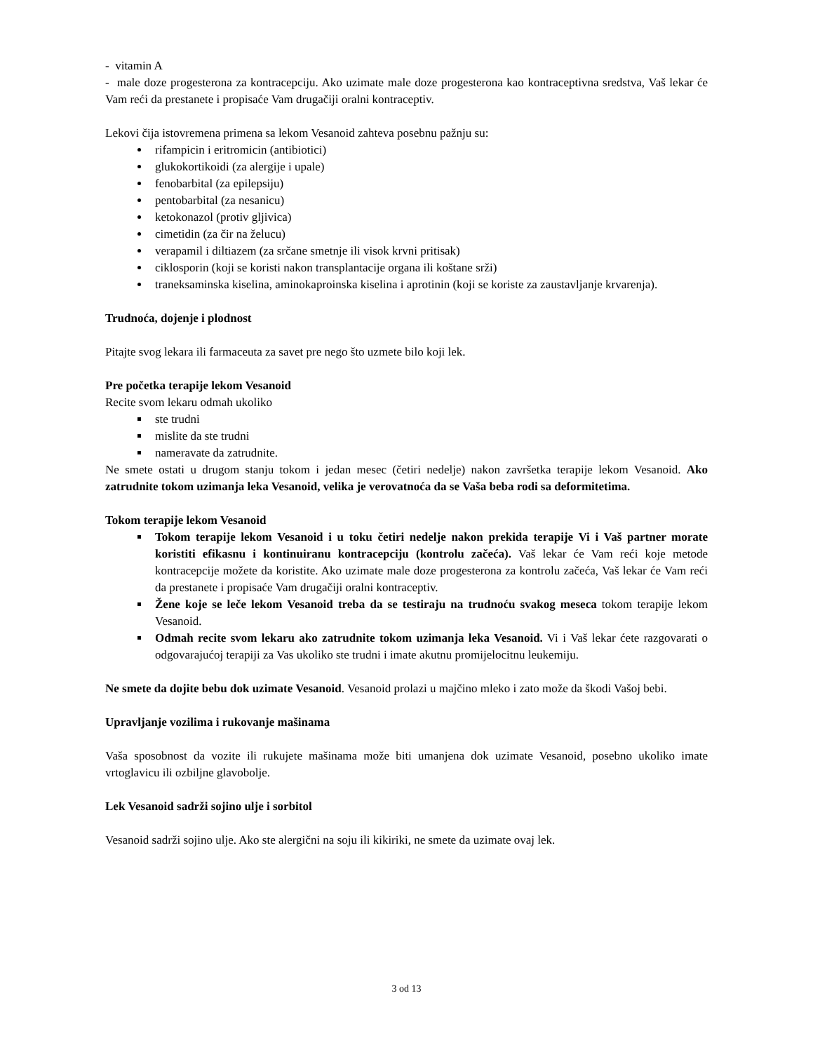- vitamin A
- male doze progesterona za kontracepciju. Ako uzimate male doze progesterona kao kontraceptivna sredstva, Vaš lekar će Vam reći da prestanete i propisaće Vam drugačiji oralni kontraceptiv.
Lekovi čija istovremena primena sa lekom Vesanoid zahteva posebnu pažnju su:
rifampicin i eritromicin (antibiotici)
glukokortikoidi (za alergije i upale)
fenobarbital (za epilepsiju)
pentobarbital (za nesanicu)
ketokonazol (protiv gljivica)
cimetidin (za čir na želucu)
verapamil i diltiazem (za srčane smetnje ili visok krvni pritisak)
ciklosporin (koji se koristi nakon transplantacije organa ili koštane srži)
traneksaminska kiselina, aminokaproinska kiselina i aprotinin (koji se koriste za zaustavljanje krvarenja).
Trudnoća, dojenje i plodnost
Pitajte svog lekara ili farmaceuta za savet pre nego što uzmete bilo koji lek.
Pre početka terapije lekom Vesanoid
Recite svom lekaru odmah ukoliko
ste trudni
mislite da ste trudni
nameravate da zatrudnite.
Ne smete ostati u drugom stanju tokom i jedan mesec (četiri nedelje) nakon završetka terapije lekom Vesanoid. Ako zatrudnite tokom uzimanja leka Vesanoid, velika je verovatnoća da se Vaša beba rodi sa deformitetima.
Tokom terapije lekom Vesanoid
Tokom terapije lekom Vesanoid i u toku četiri nedelje nakon prekida terapije Vi i Vaš partner morate koristiti efikasnu i kontinuiranu kontracepciju (kontrolu začeća). Vaš lekar će Vam reći koje metode kontracepcije možete da koristite. Ako uzimate male doze progesterona za kontrolu začeća, Vaš lekar će Vam reći da prestanete i propisaće Vam drugačiji oralni kontraceptiv.
Žene koje se leče lekom Vesanoid treba da se testiraju na trudnoću svakog meseca tokom terapije lekom Vesanoid.
Odmah recite svom lekaru ako zatrudnite tokom uzimanja leka Vesanoid. Vi i Vaš lekar ćete razgovarati o odgovarajućoj terapiji za Vas ukoliko ste trudni i imate akutnu promijelocitnu leukemiju.
Ne smete da dojite bebu dok uzimate Vesanoid. Vesanoid prolazi u majčino mleko i zato može da škodi Vašoj bebi.
Upravljanje vozilima i rukovanje mašinama
Vaša sposobnost da vozite ili rukujete mašinama može biti umanjena dok uzimate Vesanoid, posebno ukoliko imate vrtoglavicu ili ozbiljne glavobolje.
Lek Vesanoid sadrži sojino ulje i sorbitol
Vesanoid sadrži sojino ulje. Ako ste alergični na soju ili kikiriki, ne smete da uzimate ovaj lek.
3 od 13